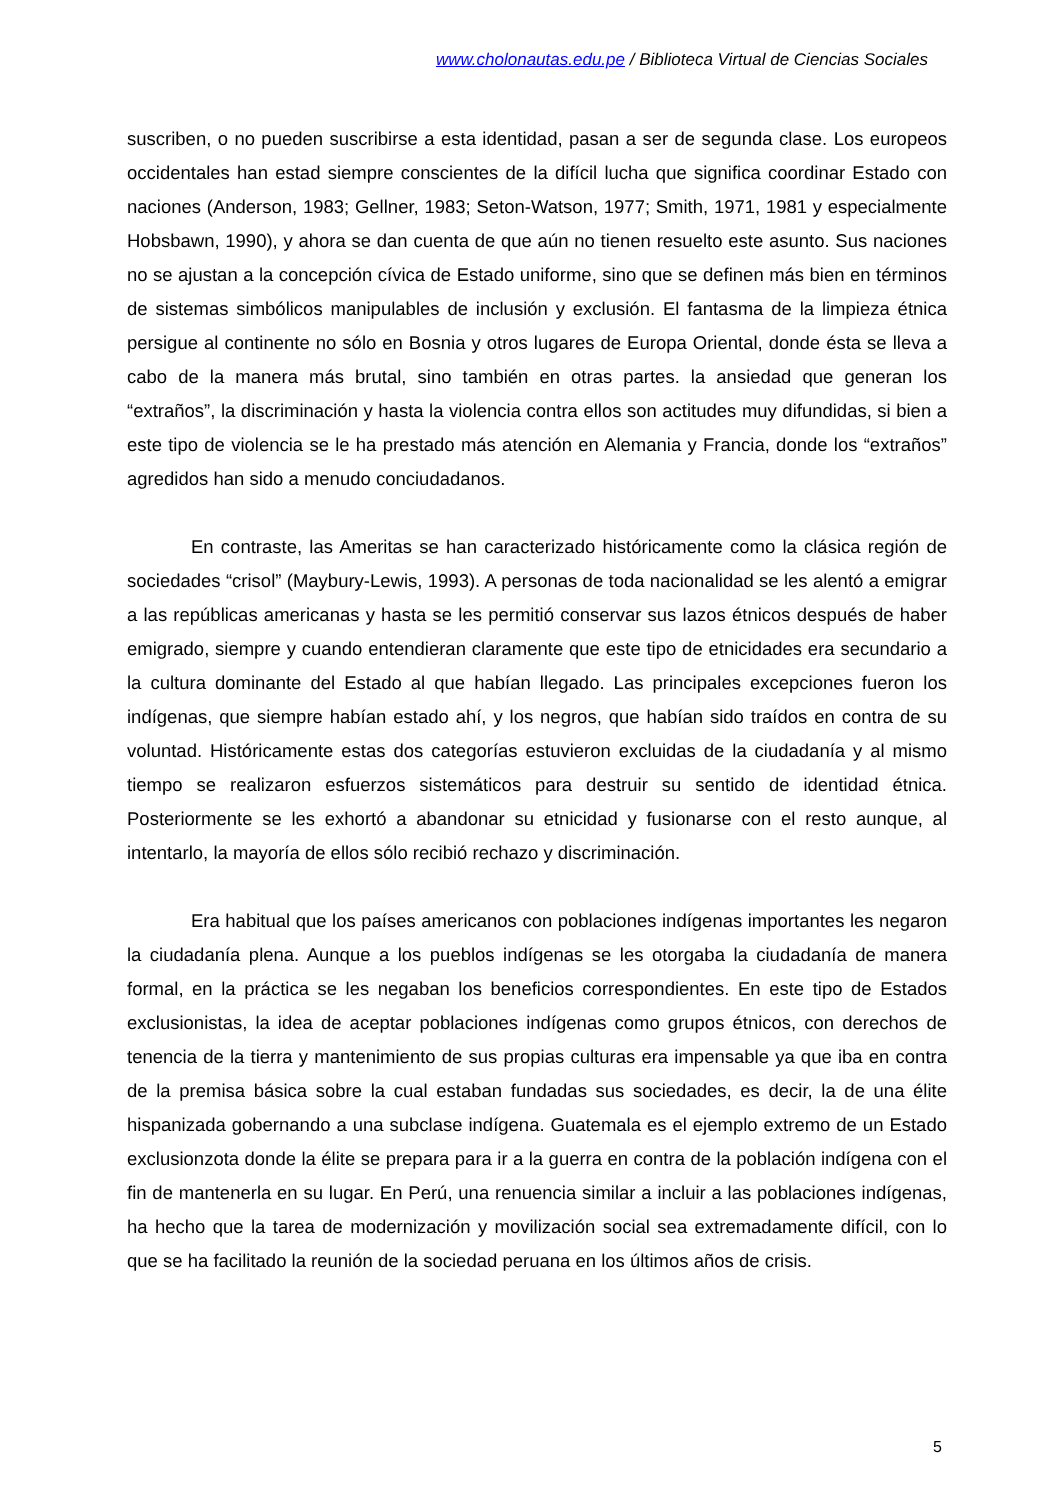www.cholonautas.edu.pe / Biblioteca Virtual de Ciencias Sociales
suscriben, o no pueden suscribirse a esta identidad, pasan a ser de segunda clase. Los europeos occidentales han estad siempre conscientes de la difícil lucha que significa coordinar Estado con naciones (Anderson, 1983; Gellner, 1983; Seton-Watson, 1977; Smith, 1971, 1981 y especialmente Hobsbawn, 1990), y ahora se dan cuenta de que aún no tienen resuelto este asunto. Sus naciones no se ajustan a la concepción cívica de Estado uniforme, sino que se definen más bien en términos de sistemas simbólicos manipulables de inclusión y exclusión. El fantasma de la limpieza étnica persigue al continente no sólo en Bosnia y otros lugares de Europa Oriental, donde ésta se lleva a cabo de la manera más brutal, sino también en otras partes. la ansiedad que generan los “extraños”, la discriminación y hasta la violencia contra ellos son actitudes muy difundidas, si bien a este tipo de violencia se le ha prestado más atención en Alemania y Francia, donde los “extraños” agredidos han sido a menudo conciudadanos.
En contraste, las Ameritas se han caracterizado históricamente como la clásica región de sociedades “crisol” (Maybury-Lewis, 1993). A personas de toda nacionalidad se les alentó a emigrar a las repúblicas americanas y hasta se les permitió conservar sus lazos étnicos después de haber emigrado, siempre y cuando entendieran claramente que este tipo de etnicidades era secundario a la cultura dominante del Estado al que habían llegado. Las principales excepciones fueron los indígenas, que siempre habían estado ahí, y los negros, que habían sido traídos en contra de su voluntad. Históricamente estas dos categorías estuvieron excluidas de la ciudadanía y al mismo tiempo se realizaron esfuerzos sistemáticos para destruir su sentido de identidad étnica. Posteriormente se les exhortó a abandonar su etnicidad y fusionarse con el resto aunque, al intentarlo, la mayoría de ellos sólo recibió rechazo y discriminación.
Era habitual que los países americanos con poblaciones indígenas importantes les negaron la ciudadanía plena. Aunque a los pueblos indígenas se les otorgaba la ciudadanía de manera formal, en la práctica se les negaban los beneficios correspondientes. En este tipo de Estados exclusionistas, la idea de aceptar poblaciones indígenas como grupos étnicos, con derechos de tenencia de la tierra y mantenimiento de sus propias culturas era impensable ya que iba en contra de la premisa básica sobre la cual estaban fundadas sus sociedades, es decir, la de una élite hispanizada gobernando a una subclase indígena. Guatemala es el ejemplo extremo de un Estado exclusionzota donde la élite se prepara para ir a la guerra en contra de la población indígena con el fin de mantenerla en su lugar. En Perú, una renuencia similar a incluir a las poblaciones indígenas, ha hecho que la tarea de modernización y movilización social sea extremadamente difícil, con lo que se ha facilitado la reunión de la sociedad peruana en los últimos años de crisis.
5